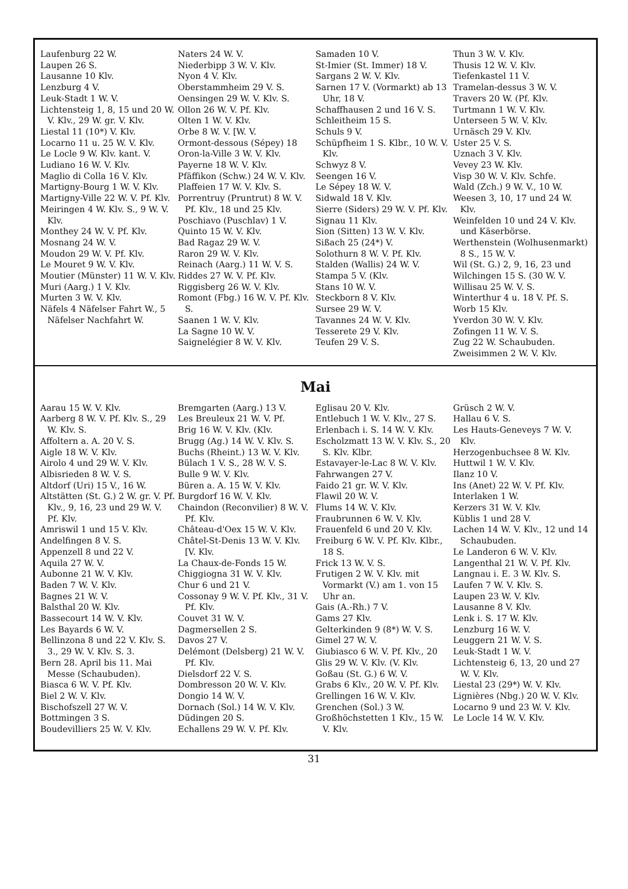Laufenburg 22 W.
Laupen 26 S.
Lausanne 10 Klv.
Lenzburg 4 V.
Leuk-Stadt 1 W. V.
Lichtensteig 1, 8, 15 und 20 W. V. Klv., 29 W. gr. V. Klv.
Liestal 11 (10*) V. Klv.
Locarno 11 u. 25 W. V. Klv.
Le Locle 9 W. Klv. kant. V.
Ludiano 16 W. V. Klv.
Maglio di Colla 16 V. Klv.
Martigny-Bourg 1 W. V. Klv.
Martigny-Ville 22 W. V. Pf. Klv.
Meiringen 4 W. Klv. S., 9 W. V. Klv.
Monthey 24 W. V. Pf. Klv.
Mosnang 24 W. V.
Moudon 29 W. V. Pf. Klv.
Le Mouret 9 W. V. Klv.
Moutier (Münster) 11 W. V. Klv.
Muri (Aarg.) 1 V. Klv.
Murten 3 W. V. Klv.
Näfels 4 Näfelser Fahrt W., 5 Näfelser Nachfahrt W.
Naters 24 W. V.
Niederbipp 3 W. V. Klv.
Nyon 4 V. Klv.
Oberstammheim 29 V. S.
Oensingen 29 W. V. Klv. S.
Ollon 26 W. V. Pf. Klv.
Olten 1 W. V. Klv.
Orbe 8 W. V. [W. V.
Ormont-dessous (Sépey) 18
Oron-la-Ville 3 W. V. Klv.
Payerne 18 W. V. Klv.
Pfäffikon (Schw.) 24 W. V. Klv.
Plaffeien 17 W. V. Klv. S.
Porrentruy (Pruntrut) 8 W. V. Pf. Klv., 18 und 25 Klv.
Poschiavo (Puschlav) 1 V.
Quinto 15 W. V. Klv.
Bad Ragaz 29 W. V.
Raron 29 W. V. Klv.
Reinach (Aarg.) 11 W. V. S.
Riddes 27 W. V. Pf. Klv.
Riggisberg 26 W. V. Klv.
Romont (Fbg.) 16 W. V. Pf. Klv. S.
Saanen 1 W. V. Klv.
La Sagne 10 W. V.
Saignelégier 8 W. V. Klv.
Samaden 10 V.
St-Imier (St. Immer) 18 V.
Sargans 2 W. V. Klv.
Sarnen 17 V. (Vormarkt) ab 13 Uhr, 18 V.
Schaffhausen 2 und 16 V. S.
Schleitheim 15 S.
Schuls 9 V.
Schüpfheim 1 S. Klbr., 10 W. V. Klv.
Schwyz 8 V.
Seengen 16 V.
Le Sépey 18 W. V.
Sidwald 18 V. Klv.
Sierre (Siders) 29 W. V. Pf. Klv.
Signau 11 Klv.
Sion (Sitten) 13 W. V. Klv.
Sißach 25 (24*) V.
Solothurn 8 W. V. Pf. Klv.
Stalden (Wallis) 24 W. V.
Stampa 5 V. (Klv.
Stans 10 W. V.
Steckborn 8 V. Klv.
Sursee 29 W. V.
Tavannes 24 W. V. Klv.
Tesserete 29 V. Klv.
Teufen 29 V. S.
Thun 3 W. V. Klv.
Thusis 12 W. V. Klv.
Tiefenkastel 11 V.
Tramelan-dessus 3 W. V.
Travers 20 W. (Pf. Klv.
Turtmann 1 W. V. Klv.
Unterseen 5 W. V. Klv.
Urnäsch 29 V. Klv.
Uster 25 V. S.
Uznach 3 V. Klv.
Vevey 23 W. Klv.
Visp 30 W. V. Klv. Schfe.
Wald (Zch.) 9 W. V., 10 W.
Weesen 3, 10, 17 und 24 W. Klv.
Weinfelden 10 und 24 V. Klv. und Käserbörse.
Werthenstein (Wolhusenmarkt) 8 S., 15 W. V.
Wil (St. G.) 2, 9, 16, 23 und
Wilchingen 15 S. (30 W. V.
Willisau 25 W. V. S.
Winterthur 4 u. 18 V. Pf. S.
Worb 15 Klv.
Yverdon 30 W. V. Klv.
Zofingen 11 W. V. S.
Zug 22 W. Schaubuden.
Zweisimmen 2 W. V. Klv.
Mai
Aarau 15 W. V. Klv.
Aarberg 8 W. V. Pf. Klv. S., 29 W. Klv. S.
Affoltern a. A. 20 V. S.
Aigle 18 W. V. Klv.
Airolo 4 und 29 W. V. Klv.
Albisrieden 8 W. V. S.
Altdorf (Uri) 15 V., 16 W.
Altstätten (St. G.) 2 W. gr. V. Pf. Klv., 9, 16, 23 und 29 W. V. Pf. Klv.
Amriswil 1 und 15 V. Klv.
Andelfingen 8 V. S.
Appenzell 8 und 22 V.
Aquila 27 W. V.
Aubonne 21 W. V. Klv.
Baden 7 W. V. Klv.
Bagnes 21 W. V.
Balsthal 20 W. Klv.
Bassecourt 14 W. V. Klv.
Les Bayards 6 W. V.
Bellinzona 8 und 22 V. Klv. S. 3., 29 W. V. Klv. S. 3.
Bern 28. April bis 11. Mai Messe (Schaubuden).
Biasca 6 W. V. Pf. Klv.
Biel 2 W. V. Klv.
Bischofszell 27 W. V.
Bottmingen 3 S.
Boudevilliers 25 W. V. Klv.
Bremgarten (Aarg.) 13 V.
Les Breuleux 21 W. V. Pf.
Brig 16 W. V. Klv. (Klv.
Brugg (Ag.) 14 W. V. Klv. S.
Buchs (Rheint.) 13 W. V. Klv.
Bülach 1 V. S., 28 W. V. S.
Bulle 9 W. V. Klv.
Büren a. A. 15 W. V. Klv.
Burgdorf 16 W. V. Klv.
Chaindon (Reconvilier) 8 W. V. Pf. Klv.
Château-d'Oex 15 W. V. Klv.
Châtel-St-Denis 13 W. V. Klv. [V. Klv.
La Chaux-de-Fonds 15 W.
Chiggiogna 31 W. V. Klv.
Chur 6 und 21 V.
Cossonay 9 W. V. Pf. Klv., 31 V. Pf. Klv.
Couvet 31 W. V.
Dagmersellen 2 S.
Davos 27 V.
Delémont (Delsberg) 21 W. V. Pf. Klv.
Dielsdorf 22 V. S.
Dombresson 20 W. V. Klv.
Dongio 14 W. V.
Dornach (Sol.) 14 W. V. Klv.
Düdingen 20 S.
Echallens 29 W. V. Pf. Klv.
Eglisau 20 V. Klv.
Entlebuch 1 W. V. Klv., 27 S.
Erlenbach i. S. 14 W. V. Klv.
Escholzmatt 13 W. V. Klv. S., 20 S. Klv. Klbr.
Estavayer-le-Lac 8 W. V. Klv.
Fahrwangen 27 V.
Faido 21 gr. W. V. Klv.
Flawil 20 W. V.
Flums 14 W. V. Klv.
Fraubrunnen 6 W. V. Klv.
Frauenfeld 6 und 20 V. Klv.
Freiburg 6 W. V. Pf. Klv. Klbr., 18 S.
Frick 13 W. V. S.
Frutigen 2 W. V. Klv. mit Vormarkt (V.) am 1. von 15 Uhr an.
Gais (A.-Rh.) 7 V.
Gams 27 Klv.
Gelterkinden 9 (8*) W. V. S.
Gimel 27 W. V.
Giubiasco 6 W. V. Pf. Klv., 20
Glis 29 W. V. Klv. (V. Klv.
Goßau (St. G.) 6 W. V.
Grabs 6 Klv., 20 W. V. Pf. Klv.
Grellingen 16 W. V. Klv.
Grenchen (Sol.) 3 W.
Großhöchstetten 1 Klv., 15 W. V. Klv.
Grüsch 2 W. V.
Hallau 6 V. S.
Les Hauts-Geneveys 7 W. V. Klv.
Herzogenbuchsee 8 W. Klv.
Huttwil 1 W. V. Klv.
Ilanz 10 V.
Ins (Anet) 22 W. V. Pf. Klv.
Interlaken 1 W.
Kerzers 31 W. V. Klv.
Küblis 1 und 28 V.
Lachen 14 W. V. Klv., 12 und 14 Schaubuden.
Le Landeron 6 W. V. Klv.
Langenthal 21 W. V. Pf. Klv.
Langnau i. E. 3 W. Klv. S.
Laufen 7 W. V. Klv. S.
Laupen 23 W. V. Klv.
Lausanne 8 V. Klv.
Lenk i. S. 17 W. Klv.
Lenzburg 16 W. V.
Leuggern 21 W. V. S.
Leuk-Stadt 1 W. V.
Lichtensteig 6, 13, 20 und 27 W. V. Klv.
Liestal 23 (29*) W. V. Klv.
Lignières (Nbg.) 20 W. V. Klv.
Locarno 9 und 23 W. V. Klv.
Le Locle 14 W. V. Klv.
31